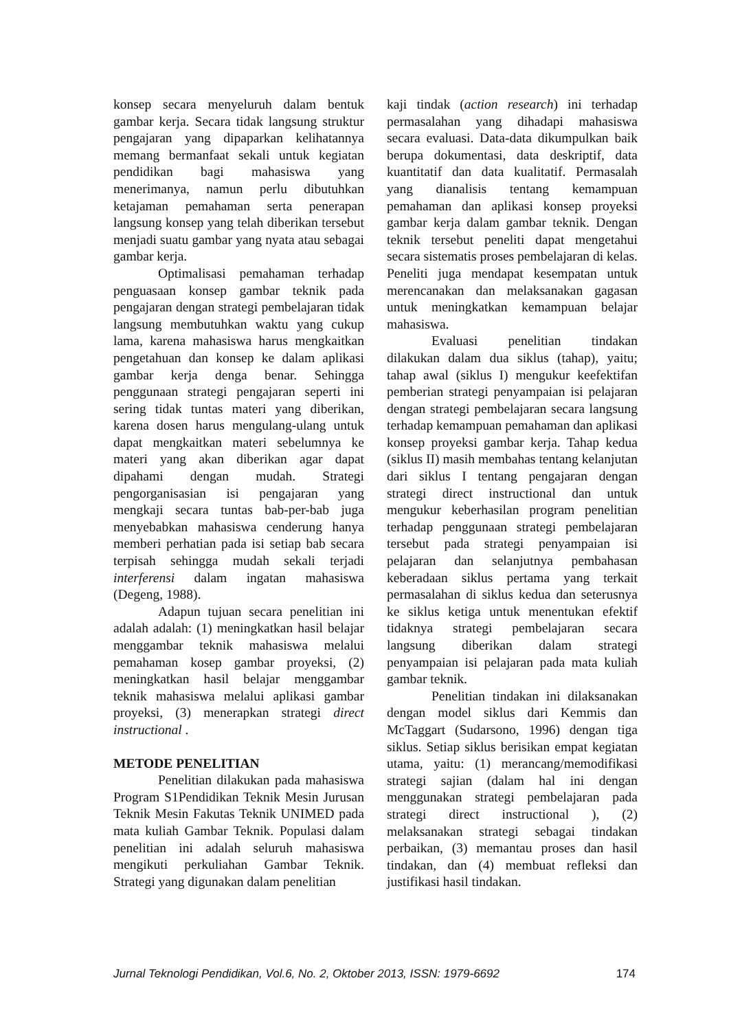konsep secara menyeluruh dalam bentuk gambar kerja. Secara tidak langsung struktur pengajaran yang dipaparkan kelihatannya memang bermanfaat sekali untuk kegiatan pendidikan bagi mahasiswa yang menerimanya, namun perlu dibutuhkan ketajaman pemahaman serta penerapan langsung konsep yang telah diberikan tersebut menjadi suatu gambar yang nyata atau sebagai gambar kerja.
Optimalisasi pemahaman terhadap penguasaan konsep gambar teknik pada pengajaran dengan strategi pembelajaran tidak langsung membutuhkan waktu yang cukup lama, karena mahasiswa harus mengkaitkan pengetahuan dan konsep ke dalam aplikasi gambar kerja denga benar. Sehingga penggunaan strategi pengajaran seperti ini sering tidak tuntas materi yang diberikan, karena dosen harus mengulang-ulang untuk dapat mengkaitkan materi sebelumnya ke materi yang akan diberikan agar dapat dipahami dengan mudah. Strategi pengorganisasian isi pengajaran yang mengkaji secara tuntas bab-per-bab juga menyebabkan mahasiswa cenderung hanya memberi perhatian pada isi setiap bab secara terpisah sehingga mudah sekali terjadi interferensi dalam ingatan mahasiswa (Degeng, 1988).
Adapun tujuan secara penelitian ini adalah adalah: (1) meningkatkan hasil belajar menggambar teknik mahasiswa melalui pemahaman kosep gambar proyeksi, (2) meningkatkan hasil belajar menggambar teknik mahasiswa melalui aplikasi gambar proyeksi, (3) menerapkan strategi direct instructional .
METODE PENELITIAN
Penelitian dilakukan pada mahasiswa Program S1Pendidikan Teknik Mesin Jurusan Teknik Mesin Fakutas Teknik UNIMED pada mata kuliah Gambar Teknik. Populasi dalam penelitian ini adalah seluruh mahasiswa mengikuti perkuliahan Gambar Teknik. Strategi yang digunakan dalam penelitian
kaji tindak (action research) ini terhadap permasalahan yang dihadapi mahasiswa secara evaluasi. Data-data dikumpulkan baik berupa dokumentasi, data deskriptif, data kuantitatif dan data kualitatif. Permasalah yang dianalisis tentang kemampuan pemahaman dan aplikasi konsep proyeksi gambar kerja dalam gambar teknik. Dengan teknik tersebut peneliti dapat mengetahui secara sistematis proses pembelajaran di kelas. Peneliti juga mendapat kesempatan untuk merencanakan dan melaksanakan gagasan untuk meningkatkan kemampuan belajar mahasiswa.
Evaluasi penelitian tindakan dilakukan dalam dua siklus (tahap), yaitu; tahap awal (siklus I) mengukur keefektifan pemberian strategi penyampaian isi pelajaran dengan strategi pembelajaran secara langsung terhadap kemampuan pemahaman dan aplikasi konsep proyeksi gambar kerja. Tahap kedua (siklus II) masih membahas tentang kelanjutan dari siklus I tentang pengajaran dengan strategi direct instructional dan untuk mengukur keberhasilan program penelitian terhadap penggunaan strategi pembelajaran tersebut pada strategi penyampaian isi pelajaran dan selanjutnya pembahasan keberadaan siklus pertama yang terkait permasalahan di siklus kedua dan seterusnya ke siklus ketiga untuk menentukan efektif tidaknya strategi pembelajaran secara langsung diberikan dalam strategi penyampaian isi pelajaran pada mata kuliah gambar teknik.
Penelitian tindakan ini dilaksanakan dengan model siklus dari Kemmis dan McTaggart (Sudarsono, 1996) dengan tiga siklus. Setiap siklus berisikan empat kegiatan utama, yaitu: (1) merancang/memodifikasi strategi sajian (dalam hal ini dengan menggunakan strategi pembelajaran pada strategi direct instructional ), (2) melaksanakan strategi sebagai tindakan perbaikan, (3) memantau proses dan hasil tindakan, dan (4) membuat refleksi dan justifikasi hasil tindakan.
Jurnal Teknologi Pendidikan, Vol.6, No. 2, Oktober 2013, ISSN: 1979-6692 174